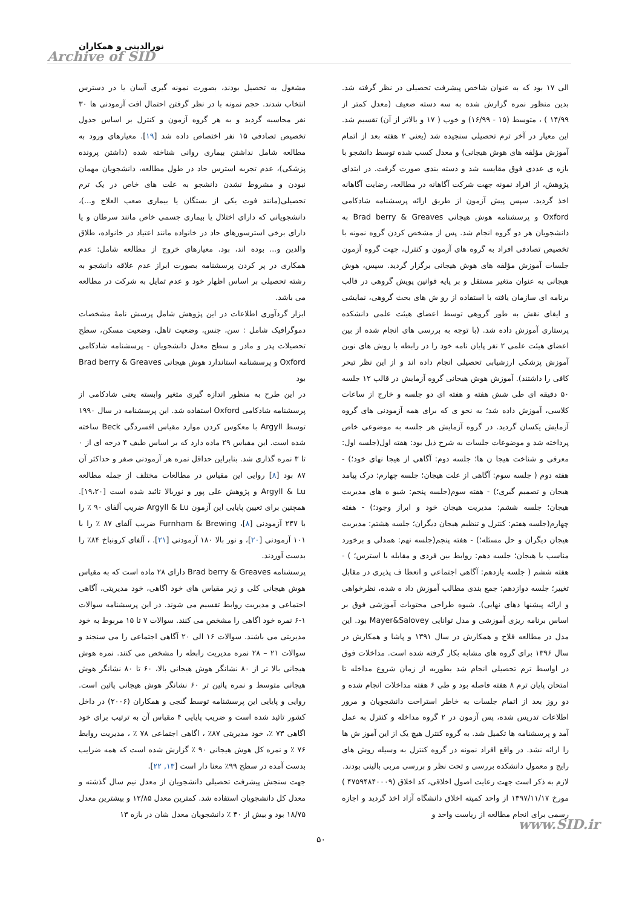نورالدینی و همکاران
Archive of SID
مشغول به تحصیل بودند، بصورت نمونه گیری آسان یا در دسترس انتخاب شدند. حجم نمونه با در نظر گرفتن احتمال افت آزمودنی ها ۳۰ نفر محاسبه گردید و به هر گروه آزمون و کنترل بر اساس جدول تخصیص تصادفی ۱۵ نفر اختصاص داده شد [۱۹]. معیارهای ورود به مطالعه شامل نداشتن بیماری روانی شناخته شده (داشتن پرونده پزشکی)، عدم تجربه استرس حاد در طول مطالعه، دانشجویان مهمان نبودن و مشروط نشدن دانشجو به علت های خاص در یک ترم تحصیلی(مانند فوت یکی از بستگان یا بیماری صعب العلاج و...)، دانشجویانی که دارای اختلال یا بیماری جسمی خاص مانند سرطان و یا دارای برخی استرسورهای حاد در خانواده مانند اعتیاد در خانواده، طلاق والدین و... بوده اند، بود. معیارهای خروج از مطالعه شامل: عدم همکاری در پر کردن پرسشنامه بصورت ابراز عدم علاقه دانشجو به رشته تحصیلی بر اساس اظهار خود و عدم تمایل به شرکت در مطالعه می باشد.
ابزار گردآوری اطلاعات در این پژوهش شامل پرسش نامهٔ مشخصات دموگرافیک شامل : سن، جنس، وضعیت تاهل، وضعیت مسکن، سطح تحصیلات پدر و مادر و سطح معدل دانشجویان - پرسشنامه شادکامی Oxford و پرسشنامه استاندارد هوش هیجانی Brad berry & Greaves بود
در این طرح به منظور اندازه گیری متغیر وابسته یعنی شادکامی از پرسشنامه شادکامی Oxford استفاده شد. این پرسشنامه در سال ۱۹۹۰ توسط Argyll با معکوس کردن موارد مقیاس افسردگی Beck ساخته شده است. این مقیاس ۲۹ ماده دارد که بر اساس طیف ۴ درجه ای از ۰ تا ۳ نمره گذاری شد. بنابراین حداقل نمره هر آزمودنی صفر و حداکثر آن ۸۷ بود [۸] روایی این مقیاس در مطالعات مختلف از جمله مطالعه Argyll & Lu و پژوهش علی پور و نوربالا تائید شده است [۱۹،۲۰]. همچنین برای تعیین پایایی این آزمون Argyll & Lu ضریب آلفای ۹۰ ٪ را با ۲۴۷ آزمودنی [۸]، Furnham & Brewing ضریب آلفای ۸۷ ٪ را با ۱۰۱ آزمودنی [۲۰]، و نور بالا ۱۸۰ آزمودنی [۲۱]. ، آلفای کرونباخ ۸۴٪ را بدست آوردند.
پرسشنامه Brad berry & Greaves دارای ۲۸ ماده است که به مقیاس هوش هیجانی کلی و زیر مقیاس های خود اگاهی، خود مدیریتی، آگاهی اجتماعی و مدیریت روابط تقسیم می شوند. در این پرسشنامه سوالات ۱-۶ نمره خود اگاهی را مشخص می کنند. سوالات ۷ تا ۱۵ مربوط به خود مدیریتی می باشند. سوالات ۱۶ الی ۲۰ آگاهی اجتماعی را می سنجند و سوالات ۲۱ – ۲۸ نمره مدیریت رابطه را مشخص می کنند. نمره هوش هیجانی بالا تر از ۸۰ نشانگر هوش هیجانی بالا، ۶۰ تا ۸۰ نشانگر هوش هیجانی متوسط و نمره پائین تر ۶۰ نشانگر هوش هیجانی پائین است. روایی و پایایی این پرسشنامه توسط گنجی و همکاران (۲۰۰۶) در داخل کشور تائید شده است و ضریب پایایی ۴ مقیاس آن به ترتیب برای خود اگاهی ۷۳ ٪، خود مدیریتی ۸۷٪ ، اگاهی اجتماعی ۷۸ ٪ ، مدیریت روابط ۷۶ ٪ و نمره کل هوش هیجانی ۹۰ ٪ گزارش شده است که همه ضرایب بدست آمده در سطح ۹۹٪ معنا دار است [۱۳, ۲۲].
جهت سنجش پیشرفت تحصیلی دانشجویان از معدل نیم سال گذشته و معدل کل دانشجویان استفاده شد. کمترین معدل ۱۲/۸۵ و بیشترین معدل ۱۸/۷۵ بود و بیش از ۴۰ ٪ دانشجویان معدل شان در بازه ۱۳
الی ۱۷ بود که به عنوان شاخص پیشرفت تحصیلی در نظر گرفته شد. بدین منظور نمره گزارش شده به سه دسته ضعیف (معدل کمتر از ۱۴/۹۹ ) ، متوسط (۱۵ - ۱۶/۹۹) و خوب ( ۱۷ و بالاتر از آن) تقسیم شد. این معیار در آخر ترم تحصیلی سنجیده شد (یعنی ۲ هفته بعد از اتمام آموزش مؤلفه های هوش هیجانی) و معدل کسب شده توسط دانشجو با بازه ی عددی فوق مقایسه شد و دسته بندی صورت گرفت. در ابتدای پژوهش، از افراد نمونه جهت شرکت آگاهانه در مطالعه، رضایت آگاهانه اخذ گردید. سپس پیش آزمون از طریق ارائه پرسشنامه شادکامی Oxford و پرسشنامه هوش هیجانی Brad berry & Greaves به دانشجویان هر دو گروه انجام شد. پس از مشخص کردن گروه نمونه با تخصیص تصادفی افراد به گروه های آزمون و کنترل، جهت گروه آزمون جلسات آموزش مؤلفه های هوش هیجانی برگزار گردید. سپس، هوش هیجانی به عنوان متغیر مستقل و بر پایه قوانین پویش گروهی در قالب برنامه ای سازمان یافته با استفاده از رو ش های بحث گروهی، نمایشی و ایفای نقش به طور گروهی توسط اعضای هیئت علمی دانشکده پرستاری آموزش داده شد. (با توجه به بررسی های انجام شده از بین اعضای هیئت علمی ۲ نفر پایان نامه خود را در رابطه با روش های نوین آموزش پزشکی ارزشیابی تحصیلی انجام داده اند و از این نظر تبحر کافی را داشتند). آموزش هوش هیجانی گروه آزمایش در قالب ۱۲ جلسه ۵۰ دقیقه ای طی شش هفته و هفته ای دو جلسه و خارج از ساعات کلاسی، آموزش داده شد؛ به نحو ی که برای همه آزمودنی های گروه آزمایش یکسان گردید. در گروه آزمایش هر جلسه به موضوعی خاص پرداخته شد و موضوعات جلسات به شرح ذیل بود: هفته اول(جلسه اول: معرفی و شناخت هیجا ن ها؛ جلسه دوم: آگاهی از هیجا نهای خود؛) - هفته دوم ( جلسه سوم: آگاهی از علت هیجان؛ جلسه چهارم: درک پیامد هیجان و تصمیم گیری؛) - هفته سوم(جلسه پنجم: شیو ه های مدیریت هیجان؛ جلسه ششم: مدیریت هیجان خود و ابراز وجود؛) - هفته چهارم(جلسه هفتم: کنترل و تنظیم هیجان دیگران؛ جلسه هشتم: مدیریت هیجان دیگران و حل مسئله؛) - هفته پنجم(جلسه نهم: همدلی و برخورد مناسب با هیجان؛ جلسه دهم: روابط بین فردی و مقابله با استرس؛ ) - هفته ششم ( جلسه یازدهم: آگاهی اجتماعی و انعطا ف پذیری در مقابل تغییر؛ جلسه دوازدهم: جمع بندی مطالب آموزش داد ه شده، نظرخواهی و ارائه پیشنها دهای نهایی). شیوه طراحی محتویات آموزشی فوق بر اساس برنامه ریزی آموزشی و مدل توانایی Mayer&Salovey بود. این مدل در مطالعه فلاح و همکارش در سال ۱۳۹۱ و پاشا و همکارش در سال ۱۳۹۶ برای گروه های مشابه بکار گرفته شده است. مداخلات فوق در اواسط ترم تحصیلی انجام شد بطوریه از زمان شروع مداخله تا امتحان پایان ترم ۸ هفته فاصله بود و طی ۶ هفته مداخلات انجام شده و دو روز بعد از اتمام جلسات به خاطر استراحت دانشجویان و مرور اطلاعات تدریس شده، پس آزمون در ۲ گروه مداخله و کنترل به عمل آمد و پرسشنامه ها تکمیل شد. به گروه کنترل هیچ یک از این آموز ش ها را ارائه نشد. در واقع افراد نمونه در گروه کنترل به وسیله روش های رایج و معمول دانشکده بررسی و تحت نظر و بررسی مربی بالینی بودند.
لازم به ذکر است جهت رعایت اصول اخلاقی، کد اخلاق (۴۷۵۹۴۸۴۰۰۰۹ ) مورخ ۱۳۹۷/۱۱/۱۷ از واحد کمیته اخلاق دانشگاه آزاد اخذ گردید و اجازه رسمی برای انجام مطالعه از ریاست واحد و
www.SID.ir
۵۰